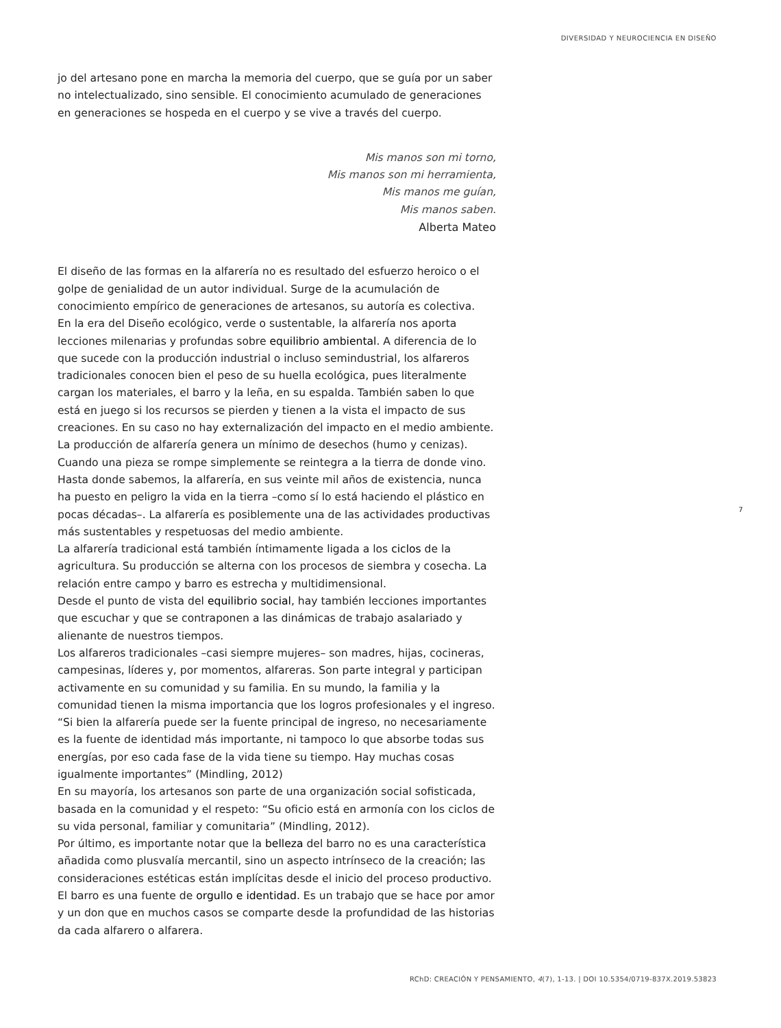DIVERSIDAD Y NEUROCIENCIA EN DISEÑO
jo del artesano pone en marcha la memoria del cuerpo, que se guía por un saber no intelectualizado, sino sensible. El conocimiento acumulado de generaciones en generaciones se hospeda en el cuerpo y se vive a través del cuerpo.
Mis manos son mi torno,
Mis manos son mi herramienta,
Mis manos me guían,
Mis manos saben.
Alberta Mateo
El diseño de las formas en la alfarería no es resultado del esfuerzo heroico o el golpe de genialidad de un autor individual. Surge de la acumulación de conocimiento empírico de generaciones de artesanos, su autoría es colectiva.
En la era del Diseño ecológico, verde o sustentable, la alfarería nos aporta lecciones milenarias y profundas sobre equilibrio ambiental. A diferencia de lo que sucede con la producción industrial o incluso semindustrial, los alfareros tradicionales conocen bien el peso de su huella ecológica, pues literalmente cargan los materiales, el barro y la leña, en su espalda. También saben lo que está en juego si los recursos se pierden y tienen a la vista el impacto de sus creaciones. En su caso no hay externalización del impacto en el medio ambiente.
La producción de alfarería genera un mínimo de desechos (humo y cenizas). Cuando una pieza se rompe simplemente se reintegra a la tierra de donde vino. Hasta donde sabemos, la alfarería, en sus veinte mil años de existencia, nunca ha puesto en peligro la vida en la tierra –como sí lo está haciendo el plástico en pocas décadas–. La alfarería es posiblemente una de las actividades productivas más sustentables y respetuosas del medio ambiente.
La alfarería tradicional está también íntimamente ligada a los ciclos de la agricultura. Su producción se alterna con los procesos de siembra y cosecha. La relación entre campo y barro es estrecha y multidimensional.
Desde el punto de vista del equilibrio social, hay también lecciones importantes que escuchar y que se contraponen a las dinámicas de trabajo asalariado y alienante de nuestros tiempos.
Los alfareros tradicionales –casi siempre mujeres– son madres, hijas, cocineras, campesinas, líderes y, por momentos, alfareras. Son parte integral y participan activamente en su comunidad y su familia. En su mundo, la familia y la comunidad tienen la misma importancia que los logros profesionales y el ingreso.
“Si bien la alfarería puede ser la fuente principal de ingreso, no necesariamente es la fuente de identidad más importante, ni tampoco lo que absorbe todas sus energías, por eso cada fase de la vida tiene su tiempo. Hay muchas cosas igualmente importantes” (Mindling, 2012)
En su mayoría, los artesanos son parte de una organización social sofisticada, basada en la comunidad y el respeto: “Su oficio está en armonía con los ciclos de su vida personal, familiar y comunitaria” (Mindling, 2012).
Por último, es importante notar que la belleza del barro no es una característica añadida como plusvalía mercantil, sino un aspecto intrínseco de la creación; las consideraciones estéticas están implícitas desde el inicio del proceso productivo. El barro es una fuente de orgullo e identidad. Es un trabajo que se hace por amor y un don que en muchos casos se comparte desde la profundidad de las historias da cada alfarero o alfarera.
7
RChD: CREACIÓN Y PENSAMIENTO, 4(7), 1-13. | DOI 10.5354/0719-837X.2019.53823